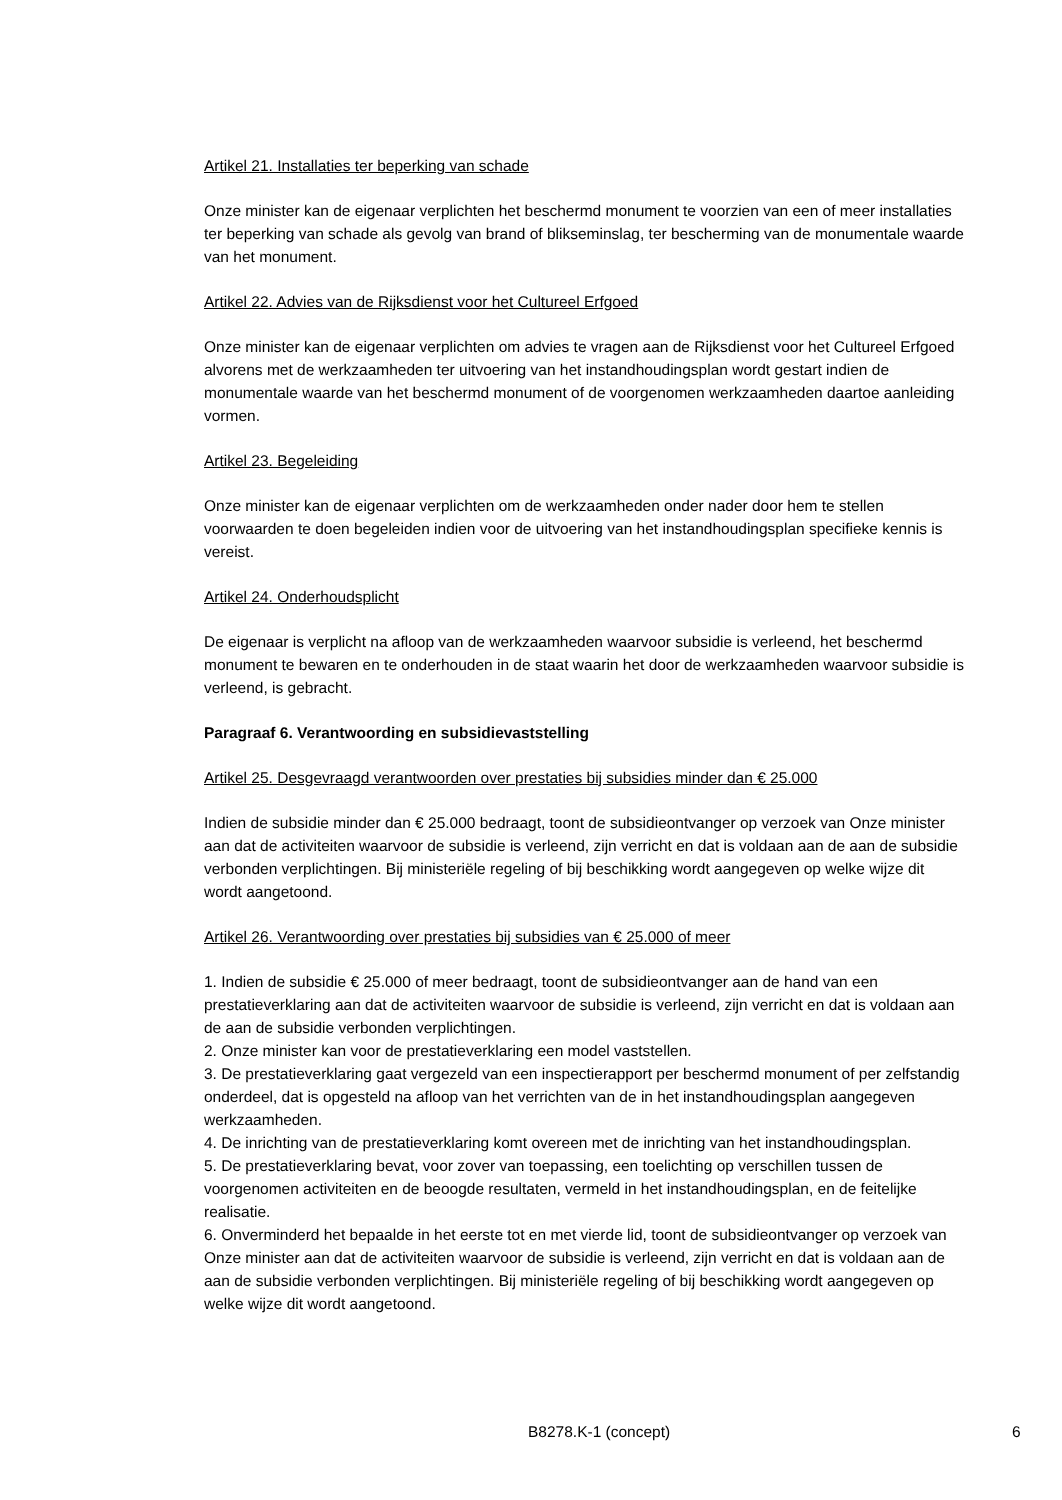Artikel 21. Installaties ter beperking van schade
Onze minister kan de eigenaar verplichten het beschermd monument te voorzien van een of meer installaties ter beperking van schade als gevolg van brand of blikseminslag, ter bescherming van de monumentale waarde van het monument.
Artikel 22. Advies van de Rijksdienst voor het Cultureel Erfgoed
Onze minister kan de eigenaar verplichten om advies te vragen aan de Rijksdienst voor het Cultureel Erfgoed alvorens met de werkzaamheden ter uitvoering van het instandhoudingsplan wordt gestart indien de monumentale waarde van het beschermd monument of de voorgenomen werkzaamheden daartoe aanleiding vormen.
Artikel 23. Begeleiding
Onze minister kan de eigenaar verplichten om de werkzaamheden onder nader door hem te stellen voorwaarden te doen begeleiden indien voor de uitvoering van het instandhoudingsplan specifieke kennis is vereist.
Artikel 24. Onderhoudsplicht
De eigenaar is verplicht na afloop van de werkzaamheden waarvoor subsidie is verleend, het beschermd monument te bewaren en te onderhouden in de staat waarin het door de werkzaamheden waarvoor subsidie is verleend, is gebracht.
Paragraaf 6. Verantwoording en subsidievaststelling
Artikel 25. Desgevraagd verantwoorden over prestaties bij subsidies minder dan € 25.000
Indien de subsidie minder dan € 25.000 bedraagt, toont de subsidieontvanger op verzoek van Onze minister aan dat de activiteiten waarvoor de subsidie is verleend, zijn verricht en dat is voldaan aan de aan de subsidie verbonden verplichtingen. Bij ministeriële regeling of bij beschikking wordt aangegeven op welke wijze dit wordt aangetoond.
Artikel 26. Verantwoording over prestaties bij subsidies van € 25.000 of meer
1. Indien de subsidie € 25.000 of meer bedraagt, toont de subsidieontvanger aan de hand van een prestatieverklaring aan dat de activiteiten waarvoor de subsidie is verleend, zijn verricht en dat is voldaan aan de aan de subsidie verbonden verplichtingen.
2. Onze minister kan voor de prestatieverklaring een model vaststellen.
3. De prestatieverklaring gaat vergezeld van een inspectierapport per beschermd monument of per zelfstandig onderdeel, dat is opgesteld na afloop van het verrichten van de in het instandhoudingsplan aangegeven werkzaamheden.
4. De inrichting van de prestatieverklaring komt overeen met de inrichting van het instandhoudingsplan.
5. De prestatieverklaring bevat, voor zover van toepassing, een toelichting op verschillen tussen de voorgenomen activiteiten en de beoogde resultaten, vermeld in het instandhoudingsplan, en de feitelijke realisatie.
6. Onverminderd het bepaalde in het eerste tot en met vierde lid, toont de subsidieontvanger op verzoek van Onze minister aan dat de activiteiten waarvoor de subsidie is verleend, zijn verricht en dat is voldaan aan de aan de subsidie verbonden verplichtingen. Bij ministeriële regeling of bij beschikking wordt aangegeven op welke wijze dit wordt aangetoond.
B8278.K-1 (concept) 6